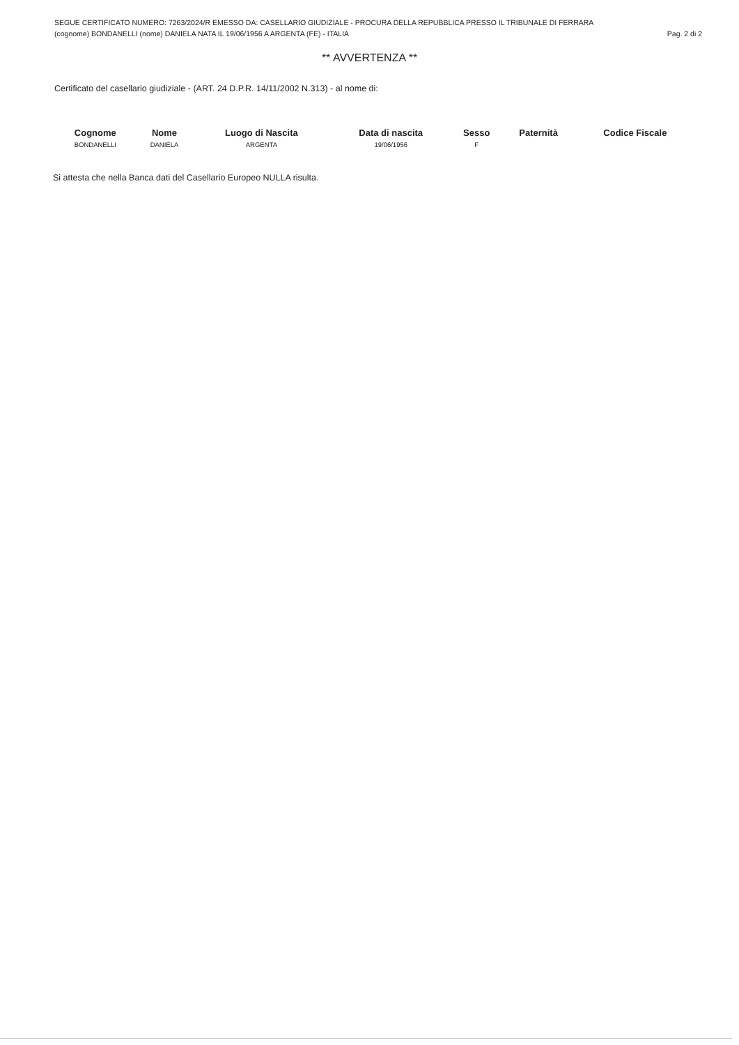SEGUE CERTIFICATO NUMERO: 7263/2024/R EMESSO DA: CASELLARIO GIUDIZIALE - PROCURA DELLA REPUBBLICA PRESSO IL TRIBUNALE DI FERRARA
(cognome) BONDANELLI (nome) DANIELA NATA IL 19/06/1956 A ARGENTA (FE) - ITALIA Pag. 2 di 2
** AVVERTENZA **
Certificato del casellario giudiziale - (ART. 24 D.P.R. 14/11/2002 N.313) - al nome di:
| Cognome | Nome | Luogo di Nascita | Data di nascita | Sesso | Paternità | Codice Fiscale |
| --- | --- | --- | --- | --- | --- | --- |
| BONDANELLI | DANIELA | ARGENTA | 19/06/1956 | F | | |
Si attesta che nella Banca dati del Casellario Europeo NULLA risulta.